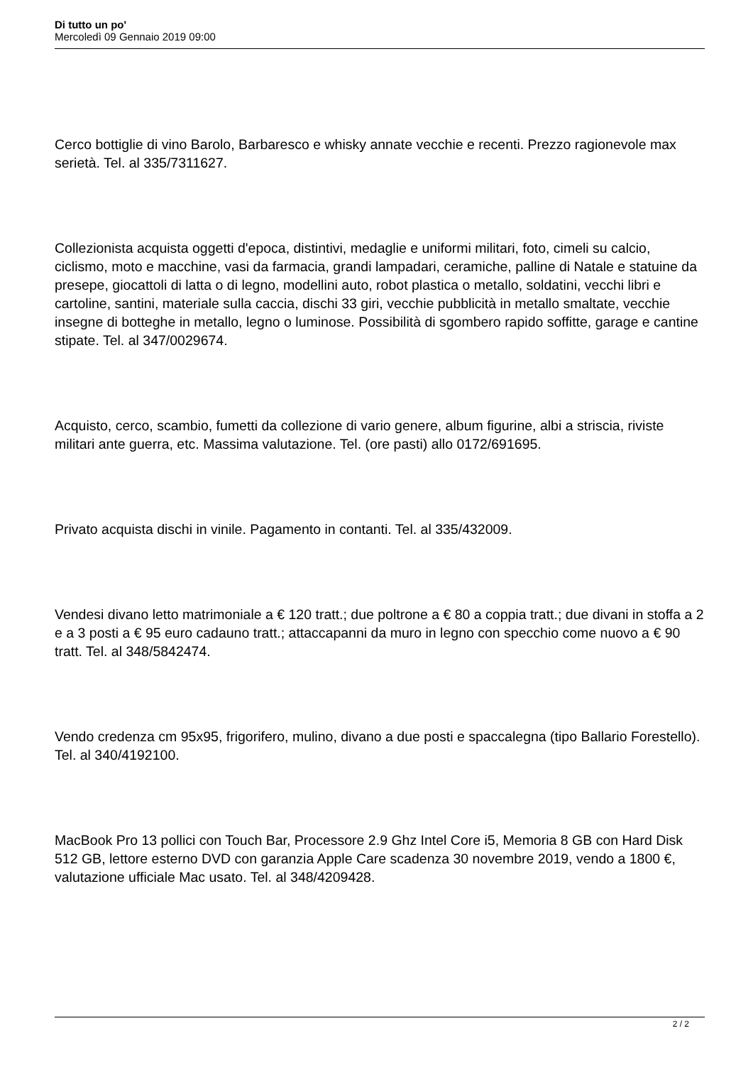Di tutto un po'
Mercoledì 09 Gennaio 2019 09:00
Cerco bottiglie di vino Barolo, Barbaresco e whisky annate vecchie e recenti. Prezzo ragionevole max serietà. Tel. al 335/7311627.
Collezionista acquista oggetti d'epoca, distintivi, medaglie e uniformi militari, foto, cimeli su calcio, ciclismo, moto e macchine, vasi da farmacia, grandi lampadari, ceramiche, palline di Natale e statuine da presepe, giocattoli di latta o di legno, modellini auto, robot plastica o metallo, soldatini, vecchi libri e cartoline, santini, materiale sulla caccia, dischi 33 giri, vecchie pubblicità in metallo smaltate, vecchie insegne di botteghe in metallo, legno o luminose. Possibilità di sgombero rapido soffitte, garage e cantine stipate. Tel. al 347/0029674.
Acquisto, cerco, scambio, fumetti da collezione di vario genere, album figurine, albi a striscia, riviste militari ante guerra, etc. Massima valutazione. Tel. (ore pasti) allo 0172/691695.
Privato acquista dischi in vinile. Pagamento in contanti. Tel. al 335/432009.
Vendesi divano letto matrimoniale a € 120 tratt.; due poltrone a € 80 a coppia tratt.; due divani in stoffa a 2 e a 3 posti a € 95 euro cadauno tratt.; attaccapanni da muro in legno con specchio come nuovo a € 90 tratt. Tel. al 348/5842474.
Vendo credenza cm 95x95, frigorifero, mulino, divano a due posti e spaccalegna (tipo Ballario Forestello). Tel. al 340/4192100.
MacBook Pro 13 pollici con Touch Bar, Processore 2.9 Ghz Intel Core i5, Memoria 8 GB con Hard Disk 512 GB, lettore esterno DVD con garanzia Apple Care scadenza 30 novembre 2019, vendo a 1800 €, valutazione ufficiale Mac usato. Tel. al 348/4209428.
2 / 2